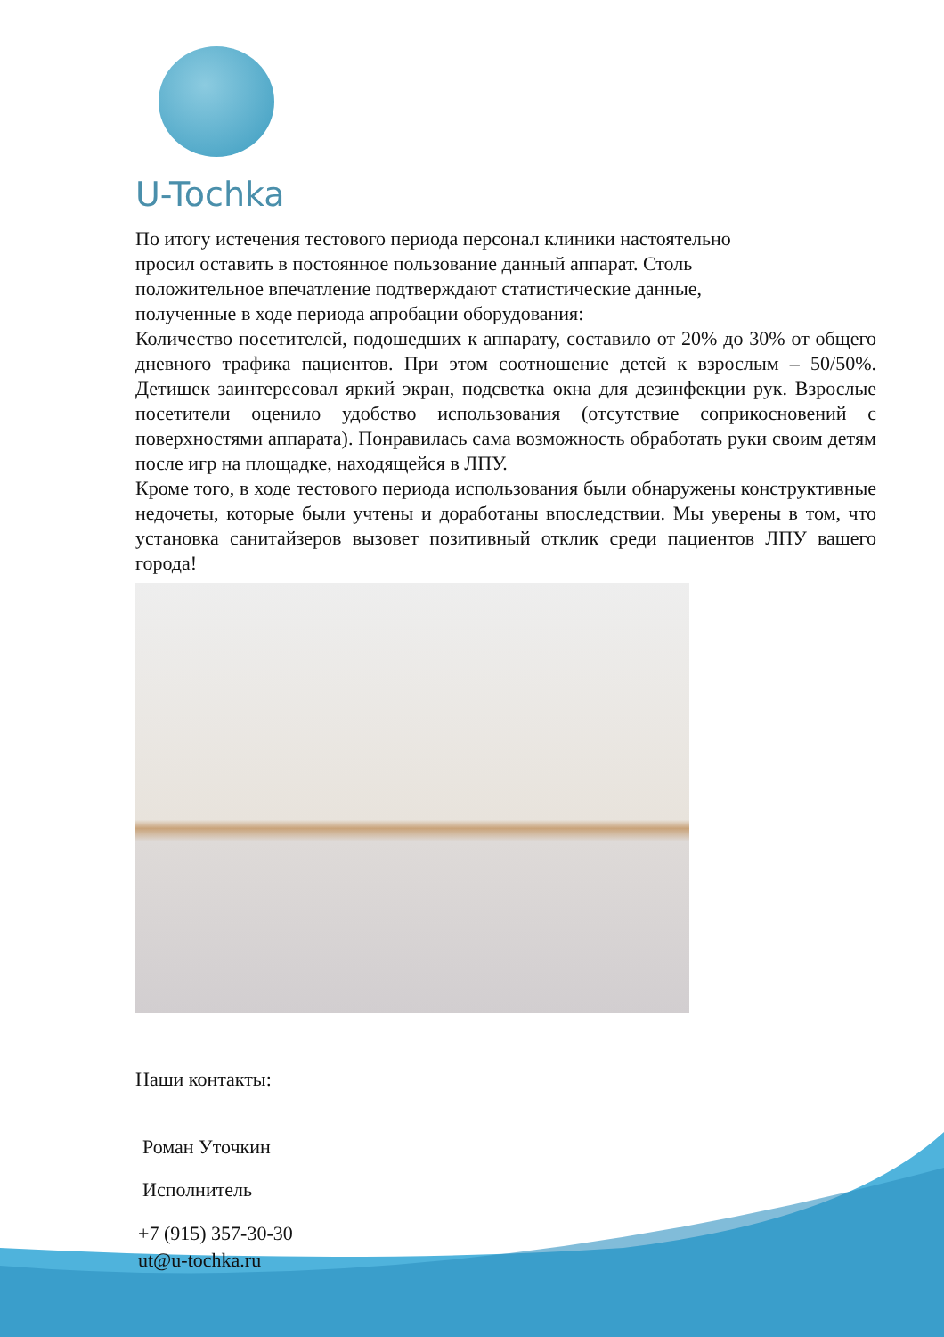U-Tochka
По итогу истечения тестового периода персонал клиники настоятельно
просил оставить в постоянное пользование данный аппарат. Столь
положительное впечатление подтверждают статистические данные,
полученные в ходе периода апробации оборудования:
Количество посетителей, подошедших к аппарату, составило от 20% до 30% от общего дневного трафика пациентов. При этом соотношение детей к взрослым – 50/50%. Детишек заинтересовал яркий экран, подсветка окна для дезинфекции рук. Взрослые посетители оценило удобство использования (отсутствие соприкосновений с поверхностями аппарата). Понравилась сама возможность обработать руки своим детям после игр на площадке, находящейся в ЛПУ.
Кроме того, в ходе тестового периода использования были обнаружены конструктивные недочеты, которые были учтены и доработаны впоследствии. Мы уверены в том, что установка санитайзеров вызовет позитивный отклик среди пациентов ЛПУ вашего города!
Наши контакты:
Роман Уточкин
Исполнитель
+7 (915) 357-30-30
ut@u-tochka.ru